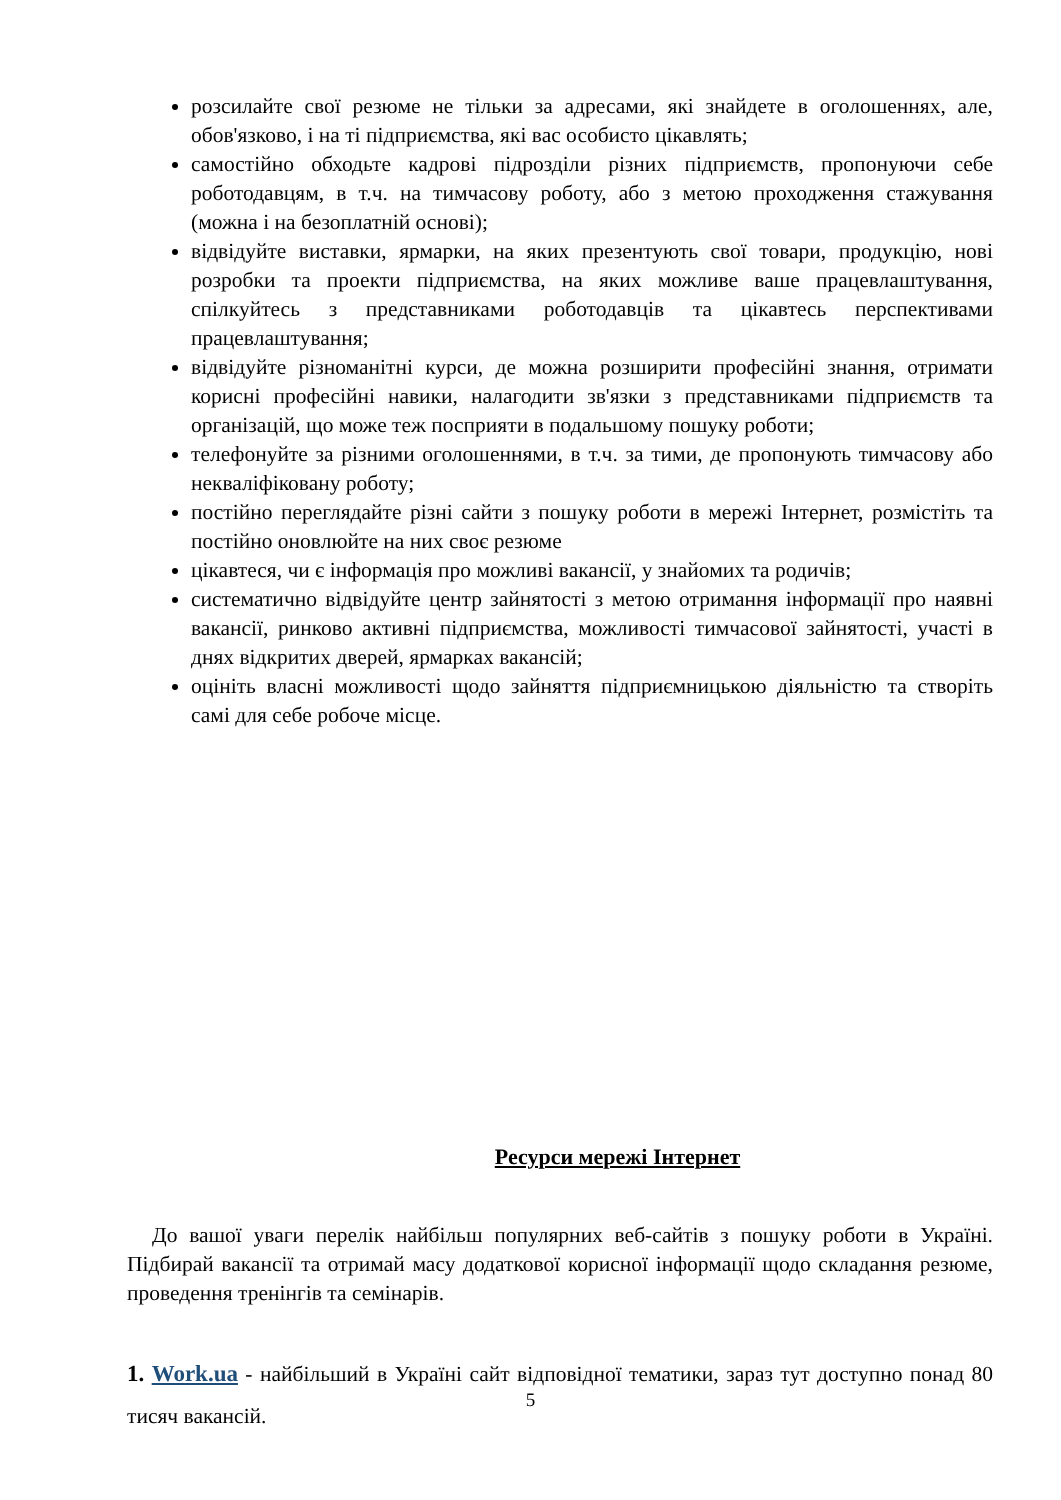розсилайте свої резюме не тільки за адресами, які знайдете в оголошеннях, але, обов'язково, і на ті підприємства, які вас особисто цікавлять;
самостійно обходьте кадрові підрозділи різних підприємств, пропонуючи себе роботодавцям, в т.ч. на тимчасову роботу, або з метою проходження стажування (можна і на безоплатній основі);
відвідуйте виставки, ярмарки, на яких презентують свої товари, продукцію, нові розробки та проекти підприємства, на яких можливе ваше працевлаштування, спілкуйтесь з представниками роботодавців та цікавтесь перспективами працевлаштування;
відвідуйте різноманітні курси, де можна розширити професійні знання, отримати корисні професійні навики, налагодити зв'язки з представниками підприємств та організацій, що може теж посприяти в подальшому пошуку роботи;
телефонуйте за різними оголошеннями, в т.ч. за тими, де пропонують тимчасову або некваліфіковану роботу;
постійно переглядайте різні сайти з пошуку роботи в мережі Інтернет, розмістіть та постійно оновлюйте на них своє резюме
цікавтеся, чи є інформація про можливі вакансії, у знайомих та родичів;
систематично відвідуйте центр зайнятості з метою отримання інформації про наявні вакансії, ринково активні підприємства, можливості тимчасової зайнятості, участі в днях відкритих дверей, ярмарках вакансій;
оцініть власні можливості щодо зайняття підприємницькою діяльністю та створіть самі для себе робоче місце.
Ресурси мережі Інтернет
До вашої уваги перелік найбільш популярних веб-сайтів з пошуку роботи в Україні. Підбирай вакансії та отримай масу додаткової корисної інформації щодо складання резюме, проведення тренінгів та семінарів.
1. Work.ua - найбільший в Україні сайт відповідної тематики, зараз тут доступно понад 80 тисяч вакансій.
5